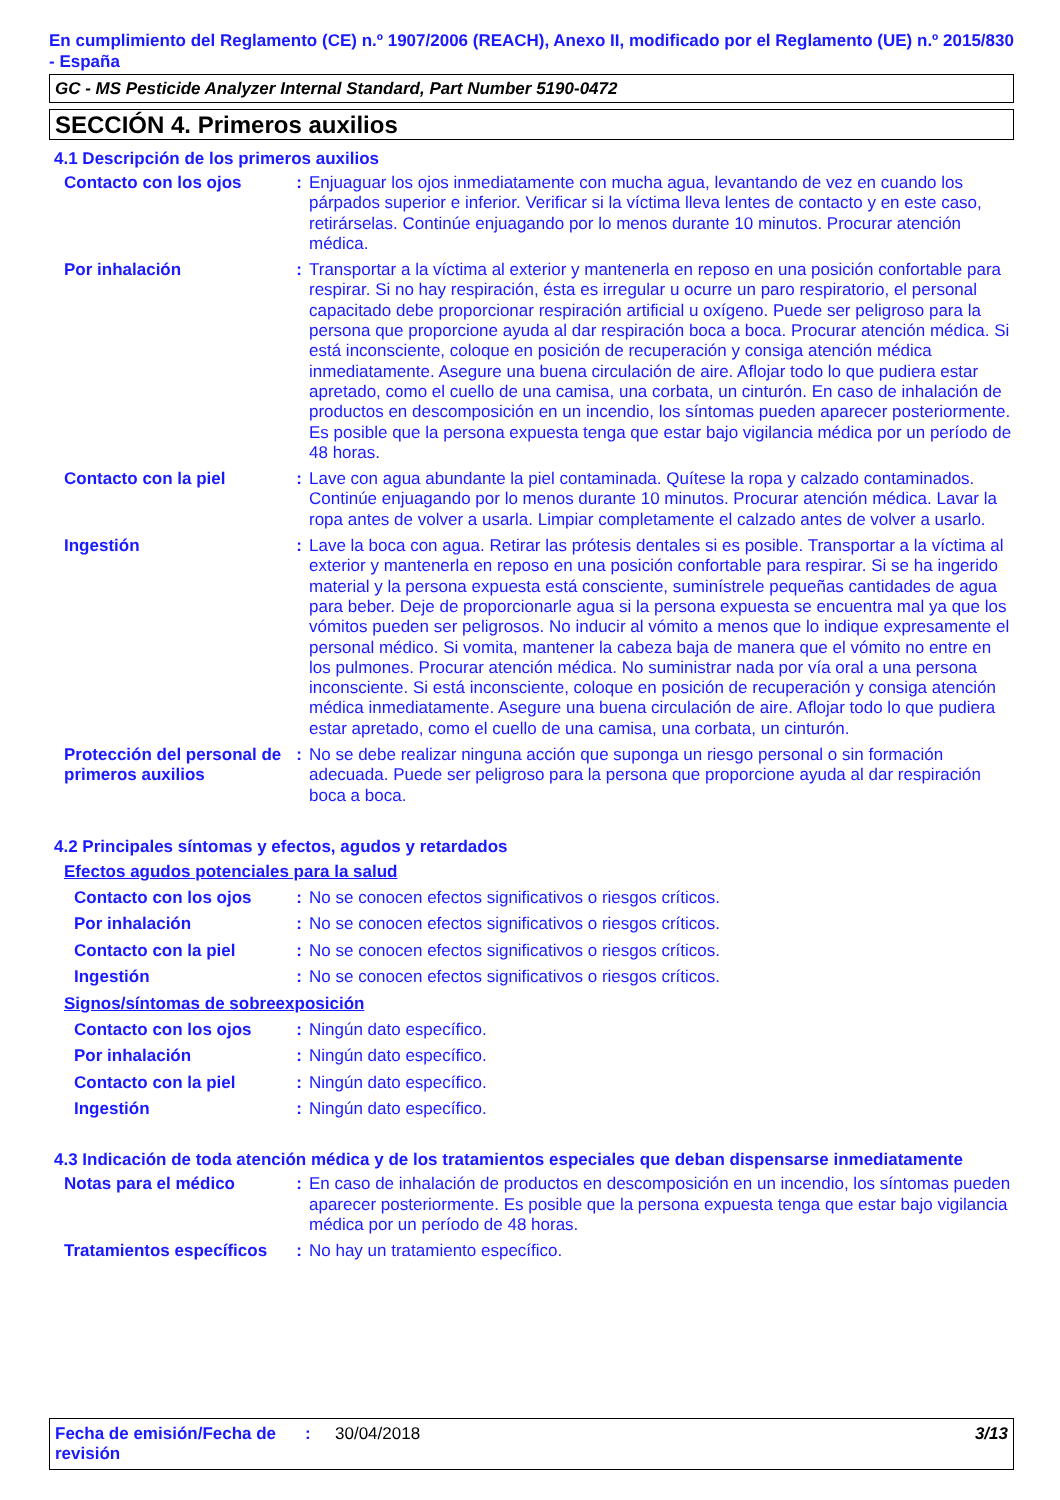En cumplimiento del Reglamento (CE) n.º 1907/2006 (REACH), Anexo II, modificado por el Reglamento (UE) n.º 2015/830 - España
GC - MS Pesticide Analyzer Internal Standard, Part Number 5190-0472
SECCIÓN 4. Primeros auxilios
4.1 Descripción de los primeros auxilios
Contacto con los ojos : Enjuaguar los ojos inmediatamente con mucha agua, levantando de vez en cuando los párpados superior e inferior. Verificar si la víctima lleva lentes de contacto y en este caso, retirárselas. Continúe enjuagando por lo menos durante 10 minutos. Procurar atención médica.
Por inhalación : Transportar a la víctima al exterior y mantenerla en reposo en una posición confortable para respirar. Si no hay respiración, ésta es irregular u ocurre un paro respiratorio, el personal capacitado debe proporcionar respiración artificial u oxígeno. Puede ser peligroso para la persona que proporcione ayuda al dar respiración boca a boca. Procurar atención médica. Si está inconsciente, coloque en posición de recuperación y consiga atención médica inmediatamente. Asegure una buena circulación de aire. Aflojar todo lo que pudiera estar apretado, como el cuello de una camisa, una corbata, un cinturón. En caso de inhalación de productos en descomposición en un incendio, los síntomas pueden aparecer posteriormente. Es posible que la persona expuesta tenga que estar bajo vigilancia médica por un período de 48 horas.
Contacto con la piel : Lave con agua abundante la piel contaminada. Quítese la ropa y calzado contaminados. Continúe enjuagando por lo menos durante 10 minutos. Procurar atención médica. Lavar la ropa antes de volver a usarla. Limpiar completamente el calzado antes de volver a usarlo.
Ingestión : Lave la boca con agua. Retirar las prótesis dentales si es posible. Transportar a la víctima al exterior y mantenerla en reposo en una posición confortable para respirar. Si se ha ingerido material y la persona expuesta está consciente, suminístrele pequeñas cantidades de agua para beber. Deje de proporcionarle agua si la persona expuesta se encuentra mal ya que los vómitos pueden ser peligrosos. No inducir al vómito a menos que lo indique expresamente el personal médico. Si vomita, mantener la cabeza baja de manera que el vómito no entre en los pulmones. Procurar atención médica. No suministrar nada por vía oral a una persona inconsciente. Si está inconsciente, coloque en posición de recuperación y consiga atención médica inmediatamente. Asegure una buena circulación de aire. Aflojar todo lo que pudiera estar apretado, como el cuello de una camisa, una corbata, un cinturón.
Protección del personal de primeros auxilios
: No se debe realizar ninguna acción que suponga un riesgo personal o sin formación adecuada. Puede ser peligroso para la persona que proporcione ayuda al dar respiración boca a boca.
4.2 Principales síntomas y efectos, agudos y retardados
Efectos agudos potenciales para la salud
Contacto con los ojos : No se conocen efectos significativos o riesgos críticos.
Por inhalación : No se conocen efectos significativos o riesgos críticos.
Contacto con la piel : No se conocen efectos significativos o riesgos críticos.
Ingestión : No se conocen efectos significativos o riesgos críticos.
Signos/síntomas de sobreexposición
Contacto con los ojos : Ningún dato específico.
Por inhalación : Ningún dato específico.
Contacto con la piel : Ningún dato específico.
Ingestión : Ningún dato específico.
4.3 Indicación de toda atención médica y de los tratamientos especiales que deban dispensarse inmediatamente
Notas para el médico : En caso de inhalación de productos en descomposición en un incendio, los síntomas pueden aparecer posteriormente. Es posible que la persona expuesta tenga que estar bajo vigilancia médica por un período de 48 horas.
Tratamientos específicos
: No hay un tratamiento específico.
Fecha de emisión/Fecha de revisión
: 30/04/2018 3/13